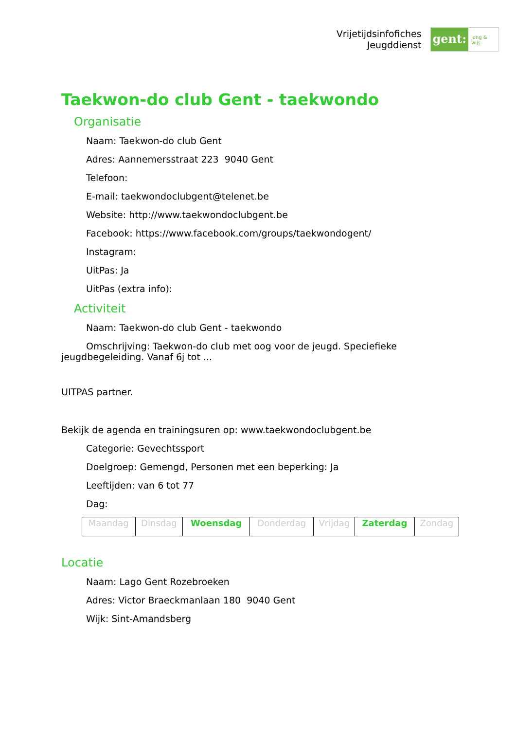Vrijetijdsinfofiches
Jeugddienst
gent:
jong & wijs
Taekwon-do club Gent - taekwondo
Organisatie
Naam: Taekwon-do club Gent
Adres: Aannemersstraat 223 9040 Gent
Telefoon:
E-mail: taekwondoclubgent@telenet.be
Website: http://www.taekwondoclubgent.be
Facebook: https://www.facebook.com/groups/taekwondogent/
Instagram:
UitPas: Ja
UitPas (extra info):
Activiteit
Naam: Taekwon-do club Gent - taekwondo
Omschrijving: Taekwon-do club met oog voor de jeugd. Speciefieke jeugdbegeleiding. Vanaf 6j tot ...
UITPAS partner.
Bekijk de agenda en trainingsuren op: www.taekwondoclubgent.be
Categorie: Gevechtssport
Doelgroep: Gemengd, Personen met een beperking: Ja
Leeftijden: van 6 tot 77
Dag:
| Maandag | Dinsdag | Woensdag | Donderdag | Vrijdag | Zaterdag | Zondag |
Locatie
Naam: Lago Gent Rozebroeken
Adres: Victor Braeckmanlaan 180 9040 Gent
Wijk: Sint-Amandsberg